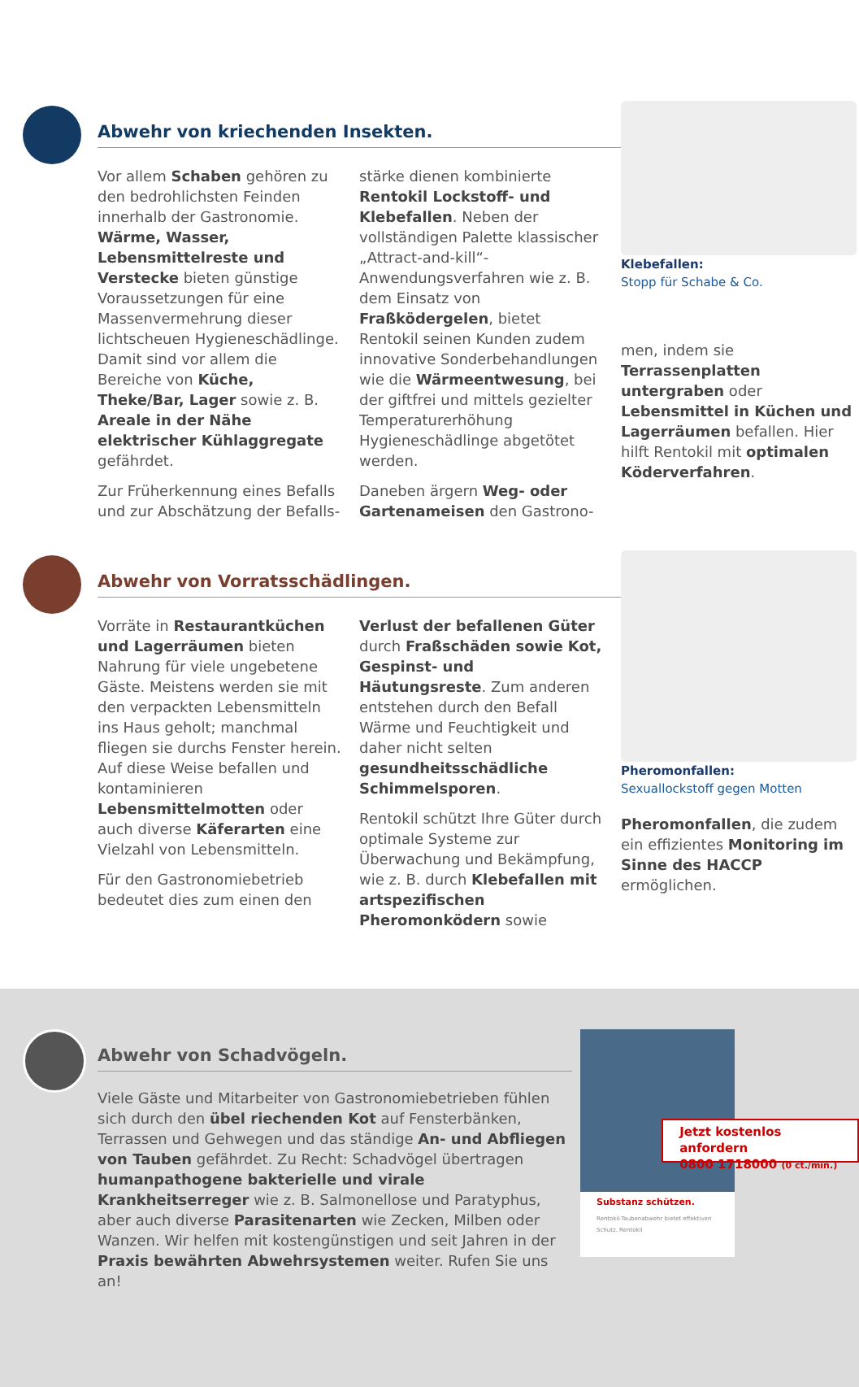Abwehr von kriechenden Insekten.
Vor allem Schaben gehören zu den bedrohlichsten Feinden innerhalb der Gastronomie. Wärme, Wasser, Lebensmittelreste und Verstecke bieten günstige Voraussetzungen für eine Massenvermehrung dieser lichtscheuen Hygieneschädlinge. Damit sind vor allem die Bereiche von Küche, Theke/Bar, Lager sowie z. B. Areale in der Nähe elektrischer Kühlaggregate gefährdet.
Zur Früherkennung eines Befalls und zur Abschätzung der Befalls-
stärke dienen kombinierte Rentokil Lockstoff- und Klebefallen. Neben der vollständigen Palette klassischer „Attract-and-kill“-Anwendungsverfahren wie z. B. dem Einsatz von Fraßködergelen, bietet Rentokil seinen Kunden zudem innovative Sonderbehandlungen wie die Wärmeentwesung, bei der giftfrei und mittels gezielter Temperaturerhöhung Hygieneschädlinge abgetötet werden.
Daneben ärgern Weg- oder Gartenameisen den Gastrono-
Klebefallen:
Stopp für Schabe & Co.
men, indem sie Terrassenplatten untergraben oder Lebensmittel in Küchen und Lagerräumen befallen. Hier hilft Rentokil mit optimalen Köderverfahren.
Abwehr von Vorratsschädlingen.
Vorräte in Restaurantküchen und Lagerräumen bieten Nahrung für viele ungebetene Gäste. Meistens werden sie mit den verpackten Lebensmitteln ins Haus geholt; manchmal fliegen sie durchs Fenster herein. Auf diese Weise befallen und kontaminieren Lebensmittelmotten oder auch diverse Käferarten eine Vielzahl von Lebensmitteln.
Für den Gastronomiebetrieb bedeutet dies zum einen den
Verlust der befallenen Güter durch Fraßschäden sowie Kot, Gespinst- und Häutungsreste. Zum anderen entstehen durch den Befall Wärme und Feuchtigkeit und daher nicht selten gesundheitsschädliche Schimmelsporen.
Rentokil schützt Ihre Güter durch optimale Systeme zur Überwachung und Bekämpfung, wie z. B. durch Klebefallen mit artspezifischen Pheromonködern sowie
Pheromonfallen:
Sexuallockstoff gegen Motten
Pheromonfallen, die zudem ein effizientes Monitoring im Sinne des HACCP ermöglichen.
Abwehr von Schadvögeln.
Viele Gäste und Mitarbeiter von Gastronomiebetrieben fühlen sich durch den übel riechenden Kot auf Fensterbänken, Terrassen und Gehwegen und das ständige An- und Abfliegen von Tauben gefährdet. Zu Recht: Schadvögel übertragen humanpathogene bakterielle und virale Krankheitserreger wie z. B. Salmonellose und Paratyphus, aber auch diverse Parasitenarten wie Zecken, Milben oder Wanzen. Wir helfen mit kostengünstigen und seit Jahren in der Praxis bewährten Abwehrsystemen weiter. Rufen Sie uns an!
Substanz schützen.
Rentokil-Taubenabwehr bietet effektiven Schutz. Rentokil
Jetzt kostenlos anfordern
0800 1718000 (0 ct./min.)